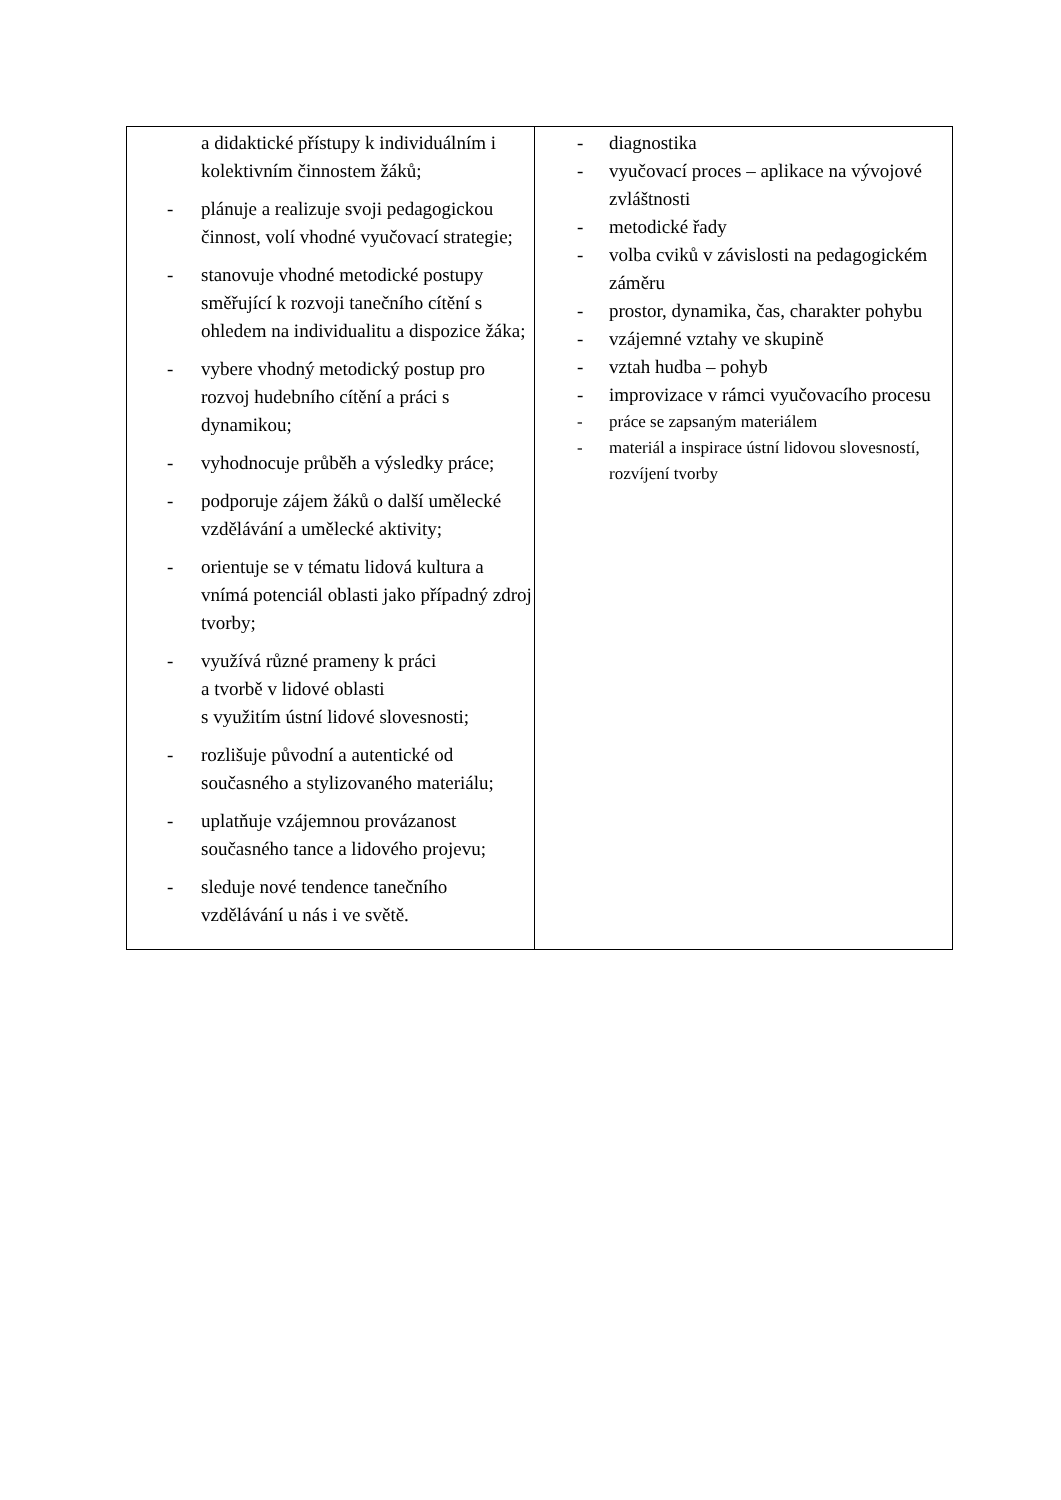| a didaktické přístupy k individuálním i kolektivním činnostem žáků; - plánuje a realizuje svoji pedagogickou činnost, volí vhodné vyučovací strategie; - stanovuje vhodné metodické postupy směřující k rozvoji tanečního cítění s ohledem na individualitu a dispozice žáka; - vybere vhodný metodický postup pro rozvoj hudebního cítění a práci s dynamikou; - vyhodnocuje průběh a výsledky práce; - podporuje zájem žáků o další umělecké vzdělávání a umělecké aktivity; - orientuje se v tématu lidová kultura a vnímá potenciál oblasti jako případný zdroj tvorby; - využívá různé prameny k práci a tvorbě v lidové oblasti s využitím ústní lidové slovesnosti; - rozlišuje původní a autentické od současného a stylizovaného materiálu; - uplatňuje vzájemnou provázanost současného tance a lidového projevu; - sleduje nové tendence tanečního vzdělávání u nás i ve světě. | - diagnostika - vyučovací proces – aplikace na vývojové zvláštnosti - metodické řady - volba cviků v závislosti na pedagogickém záměru - prostor, dynamika, čas, charakter pohybu - vzájemné vztahy ve skupině - vztah hudba – pohyb - improvizace v rámci vyučovacího procesu - práce se zapsaným materiálem - materiál a inspirace ústní lidovou slovesností, rozvíjení tvorby |